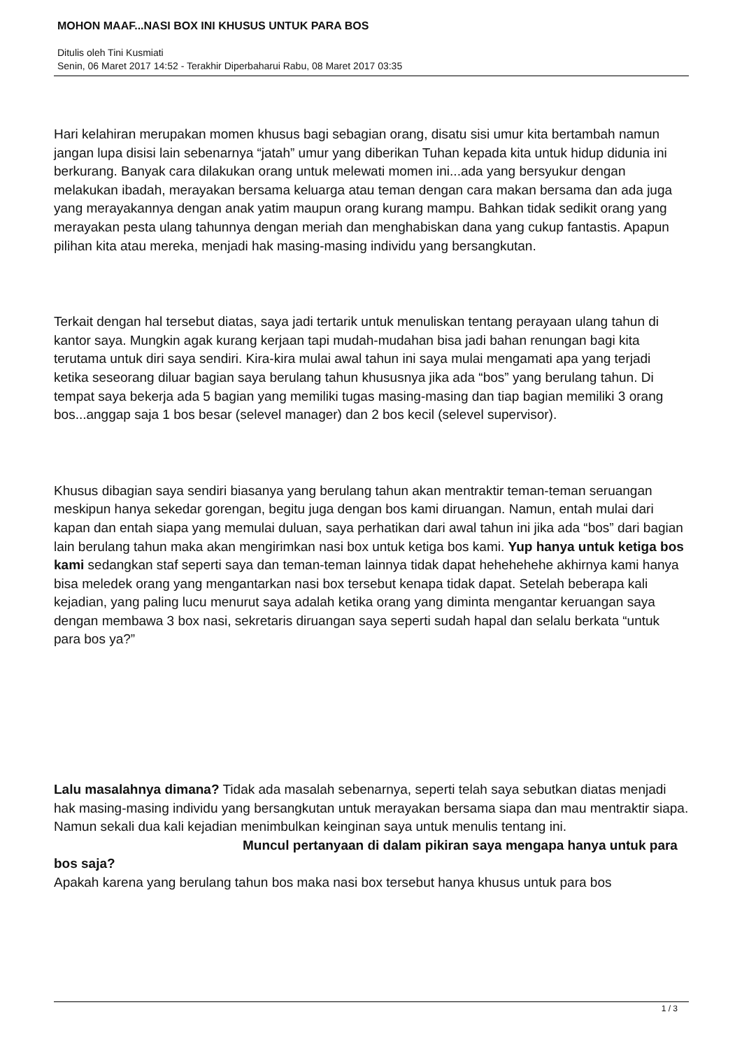MOHON MAAF...NASI BOX INI KHUSUS UNTUK PARA BOS
Ditulis oleh Tini Kusmiati
Senin, 06 Maret 2017 14:52 - Terakhir Diperbaharui Rabu, 08 Maret 2017 03:35
Hari kelahiran merupakan momen khusus bagi sebagian orang, disatu sisi umur kita bertambah namun jangan lupa disisi lain sebenarnya “jatah” umur yang diberikan Tuhan kepada kita untuk hidup didunia ini berkurang. Banyak cara dilakukan orang untuk melewati momen ini...ada yang bersyukur dengan melakukan ibadah, merayakan bersama keluarga atau teman dengan cara makan bersama dan ada juga yang merayakannya dengan anak yatim maupun orang kurang mampu. Bahkan tidak sedikit orang yang merayakan pesta ulang tahunnya dengan meriah dan menghabiskan dana yang cukup fantastis. Apapun pilihan kita atau mereka, menjadi hak masing-masing individu yang bersangkutan.
Terkait dengan hal tersebut diatas, saya jadi tertarik untuk menuliskan tentang perayaan ulang tahun di kantor saya. Mungkin agak kurang kerjaan tapi mudah-mudahan bisa jadi bahan renungan bagi kita terutama untuk diri saya sendiri. Kira-kira mulai awal tahun ini saya mulai mengamati apa yang terjadi ketika seseorang diluar bagian saya berulang tahun khususnya jika ada “bos” yang berulang tahun. Di tempat saya bekerja ada 5 bagian yang memiliki tugas masing-masing dan tiap bagian memiliki 3 orang bos...anggap saja 1 bos besar (selevel manager) dan 2 bos kecil (selevel supervisor).
Khusus dibagian saya sendiri biasanya yang berulang tahun akan mentraktir teman-teman seruangan meskipun hanya sekedar gorengan, begitu juga dengan bos kami diruangan. Namun, entah mulai dari kapan dan entah siapa yang memulai duluan, saya perhatikan dari awal tahun ini jika ada “bos” dari bagian lain berulang tahun maka akan mengirimkan nasi box untuk ketiga bos kami. Yup hanya untuk ketiga bos kami sedangkan staf seperti saya dan teman-teman lainnya tidak dapat hehehehehe akhirnya kami hanya bisa meledek orang yang mengantarkan nasi box tersebut kenapa tidak dapat. Setelah beberapa kali kejadian, yang paling lucu menurut saya adalah ketika orang yang diminta mengantar keruangan saya dengan membawa 3 box nasi, sekretaris diruangan saya seperti sudah hapal dan selalu berkata “untuk para bos ya?”
Lalu masalahnya dimana? Tidak ada masalah sebenarnya, seperti telah saya sebutkan diatas menjadi hak masing-masing individu yang bersangkutan untuk merayakan bersama siapa dan mau mentraktir siapa. Namun sekali dua kali kejadian menimbulkan keinginan saya untuk menulis tentang ini. Muncul pertanyaan di dalam pikiran saya mengapa hanya untuk para bos saja?
Apakah karena yang berulang tahun bos maka nasi box tersebut hanya khusus untuk para bos
1 / 3